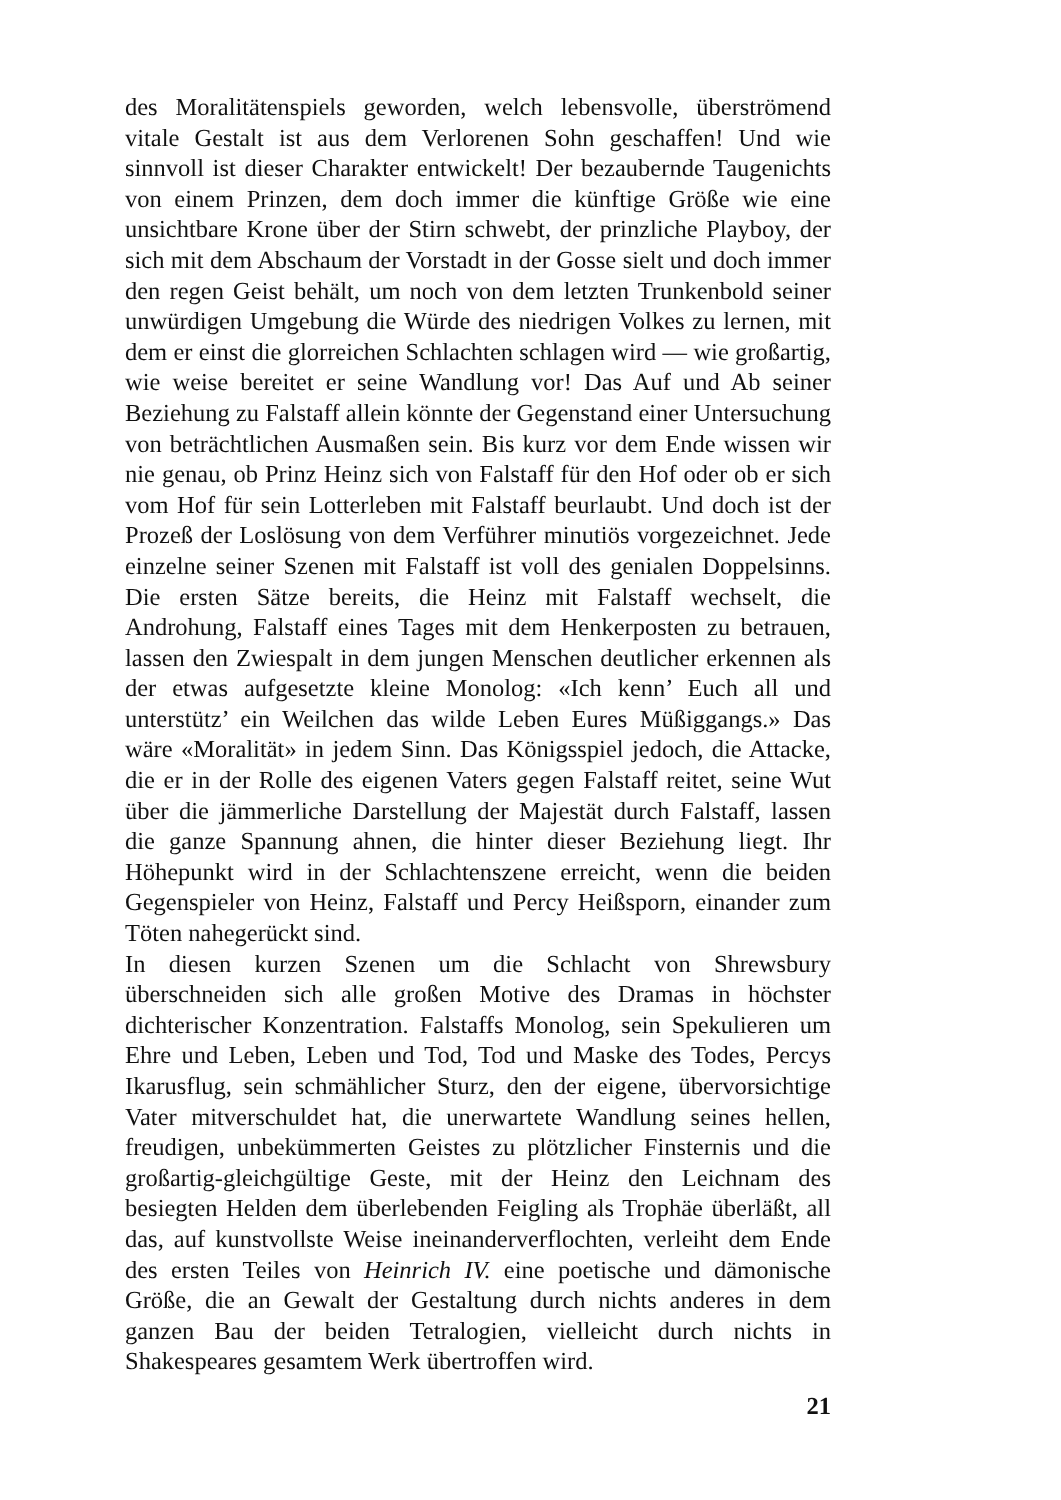des Moralitätenspiels geworden, welch lebensvolle, überströmend vitale Gestalt ist aus dem Verlorenen Sohn geschaffen! Und wie sinnvoll ist dieser Charakter entwickelt! Der bezaubernde Taugenichts von einem Prinzen, dem doch immer die künftige Größe wie eine unsichtbare Krone über der Stirn schwebt, der prinzliche Playboy, der sich mit dem Abschaum der Vorstadt in der Gosse sielt und doch immer den regen Geist behält, um noch von dem letzten Trunkenbold seiner unwürdigen Umgebung die Würde des niedrigen Volkes zu lernen, mit dem er einst die glorreichen Schlachten schlagen wird — wie großartig, wie weise bereitet er seine Wandlung vor! Das Auf und Ab seiner Beziehung zu Falstaff allein könnte der Gegenstand einer Untersuchung von beträchtlichen Ausmaßen sein. Bis kurz vor dem Ende wissen wir nie genau, ob Prinz Heinz sich von Falstaff für den Hof oder ob er sich vom Hof für sein Lotterleben mit Falstaff beurlaubt. Und doch ist der Prozeß der Loslösung von dem Verführer minutiös vorgezeichnet. Jede einzelne seiner Szenen mit Falstaff ist voll des genialen Doppelsinns. Die ersten Sätze bereits, die Heinz mit Falstaff wechselt, die Androhung, Falstaff eines Tages mit dem Henkerposten zu betrauen, lassen den Zwiespalt in dem jungen Menschen deutlicher erkennen als der etwas aufgesetzte kleine Monolog: «Ich kenn’ Euch all und unterstütz’ ein Weilchen das wilde Leben Eures Müßiggangs.» Das wäre «Moralität» in jedem Sinn. Das Königsspiel jedoch, die Attacke, die er in der Rolle des eigenen Vaters gegen Falstaff reitet, seine Wut über die jämmerliche Darstellung der Majestät durch Falstaff, lassen die ganze Spannung ahnen, die hinter dieser Beziehung liegt. Ihr Höhepunkt wird in der Schlachtenszene erreicht, wenn die beiden Gegenspieler von Heinz, Falstaff und Percy Heißsporn, einander zum Töten nahegerückt sind.
In diesen kurzen Szenen um die Schlacht von Shrewsbury überschneiden sich alle großen Motive des Dramas in höchster dichterischer Konzentration. Falstaffs Monolog, sein Spekulieren um Ehre und Leben, Leben und Tod, Tod und Maske des Todes, Percys Ikarusflug, sein schmählicher Sturz, den der eigene, übervorsichtige Vater mitverschuldet hat, die unerwartete Wandlung seines hellen, freudigen, unbekümmerten Geistes zu plötzlicher Finsternis und die großartig-gleichgültige Geste, mit der Heinz den Leichnam des besiegten Helden dem überlebenden Feigling als Trophäe überläßt, all das, auf kunstvollste Weise ineinanderverflochten, verleiht dem Ende des ersten Teiles von Heinrich IV. eine poetische und dämonische Größe, die an Gewalt der Gestaltung durch nichts anderes in dem ganzen Bau der beiden Tetralogien, vielleicht durch nichts in Shakespeares gesamtem Werk übertroffen wird.
21